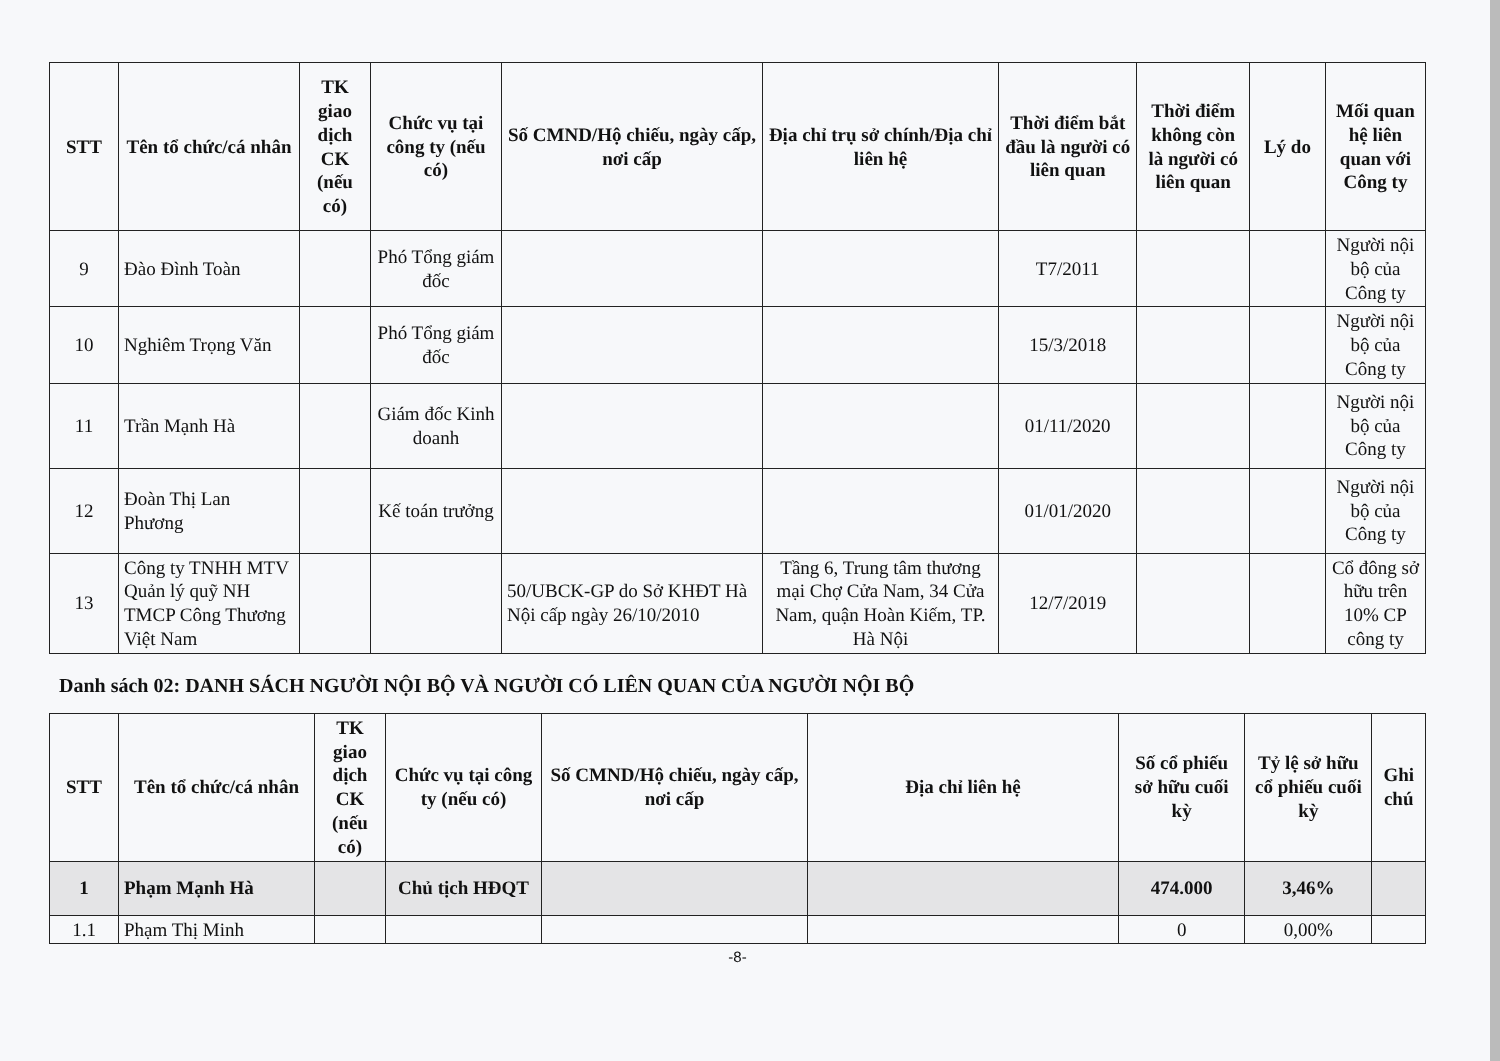| STT | Tên tổ chức/cá nhân | TK giao dịch CK (nếu có) | Chức vụ tại công ty (nếu có) | Số CMND/Hộ chiếu, ngày cấp, nơi cấp | Địa chỉ trụ sở chính/Địa chỉ liên hệ | Thời điểm bắt đầu là người có liên quan | Thời điểm không còn là người có liên quan | Lý do | Mối quan hệ liên quan với Công ty |
| --- | --- | --- | --- | --- | --- | --- | --- | --- | --- |
| 9 | Đào Đình Toàn | | Phó Tổng giám đốc | | | T7/2011 | | | Người nội bộ của Công ty |
| 10 | Nghiêm Trọng Văn | | Phó Tổng giám đốc | | | 15/3/2018 | | | Người nội bộ của Công ty |
| 11 | Trần Mạnh Hà | | Giám đốc Kinh doanh | | | 01/11/2020 | | | Người nội bộ của Công ty |
| 12 | Đoàn Thị Lan Phương | | Kế toán trưởng | | | 01/01/2020 | | | Người nội bộ của Công ty |
| 13 | Công ty TNHH MTV Quản lý quỹ NH TMCP Công Thương Việt Nam | | | 50/UBCK-GP do Sở KHĐT Hà Nội cấp ngày 26/10/2010 | Tầng 6, Trung tâm thương mại Chợ Cửa Nam, 34 Cửa Nam, quận Hoàn Kiếm, TP. Hà Nội | 12/7/2019 | | | Cổ đông sở hữu trên 10% CP công ty |
Danh sách 02: DANH SÁCH NGƯỜI NỘI BỘ VÀ NGƯỜI CÓ LIÊN QUAN CỦA NGƯỜI NỘI BỘ
| STT | Tên tổ chức/cá nhân | TK giao dịch CK (nếu có) | Chức vụ tại công ty (nếu có) | Số CMND/Hộ chiếu, ngày cấp, nơi cấp | Địa chỉ liên hệ | Số cổ phiếu sở hữu cuối kỳ | Tỷ lệ sở hữu cổ phiếu cuối kỳ | Ghi chú |
| --- | --- | --- | --- | --- | --- | --- | --- | --- |
| 1 | Phạm Mạnh Hà | | Chủ tịch HĐQT | | | 474.000 | 3,46% | |
| 1.1 | Phạm Thị Minh | | | | | 0 | 0,00% | |
-8-